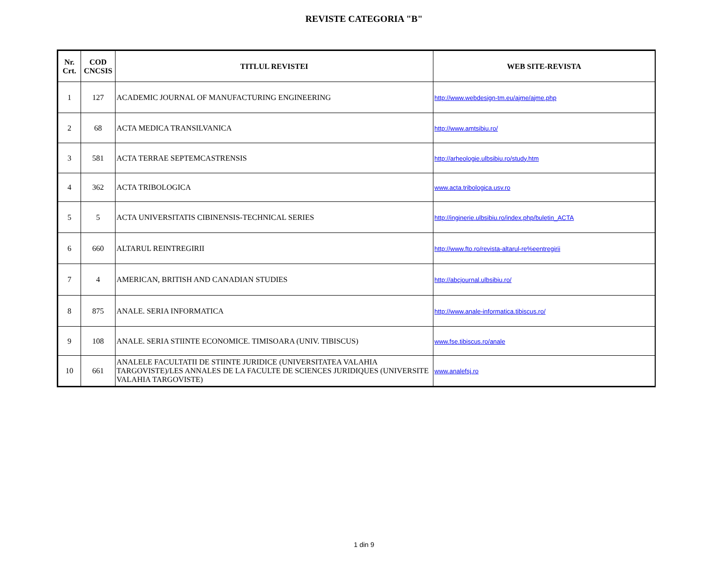REVISTE CATEGORIA "B"
| Nr. Crt. | COD CNCSIS | TITLUL REVISTEI | WEB SITE-REVISTA |
| --- | --- | --- | --- |
| 1 | 127 | ACADEMIC JOURNAL OF MANUFACTURING ENGINEERING | http://www.webdesign-tm.eu/ajme/ajme.php |
| 2 | 68 | ACTA MEDICA TRANSILVANICA | http://www.amtsibiu.ro/ |
| 3 | 581 | ACTA TERRAE SEPTEMCASTRENSIS | http://arheologie.ulbsibiu.ro/study.htm |
| 4 | 362 | ACTA TRIBOLOGICA | www.acta.tribologica.usv.ro |
| 5 | 5 | ACTA UNIVERSITATIS CIBINENSIS-TECHNICAL SERIES | http://inginerie.ulbsibiu.ro/index.php/buletin_ACTA |
| 6 | 660 | ALTARUL REINTREGIRII | http://www.fto.ro/revista-altarul-re%eentregirii |
| 7 | 4 | AMERICAN, BRITISH AND CANADIAN STUDIES | http://abcjournal.ulbsibiu.ro/ |
| 8 | 875 | ANALE. SERIA INFORMATICA | http://www.anale-informatica.tibiscus.ro/ |
| 9 | 108 | ANALE. SERIA STIINTE ECONOMICE. TIMISOARA (UNIV. TIBISCUS) | www.fse.tibiscus.ro/anale |
| 10 | 661 | ANALELE FACULTATII DE STIINTE JURIDICE (UNIVERSITATEA VALAHIA TARGOVISTE)/LES ANNALES DE LA FACULTE DE SCIENCES JURIDIQUES (UNIVERSITE VALAHIA TARGOVISTE) | www.analefsj.ro |
1 din 9